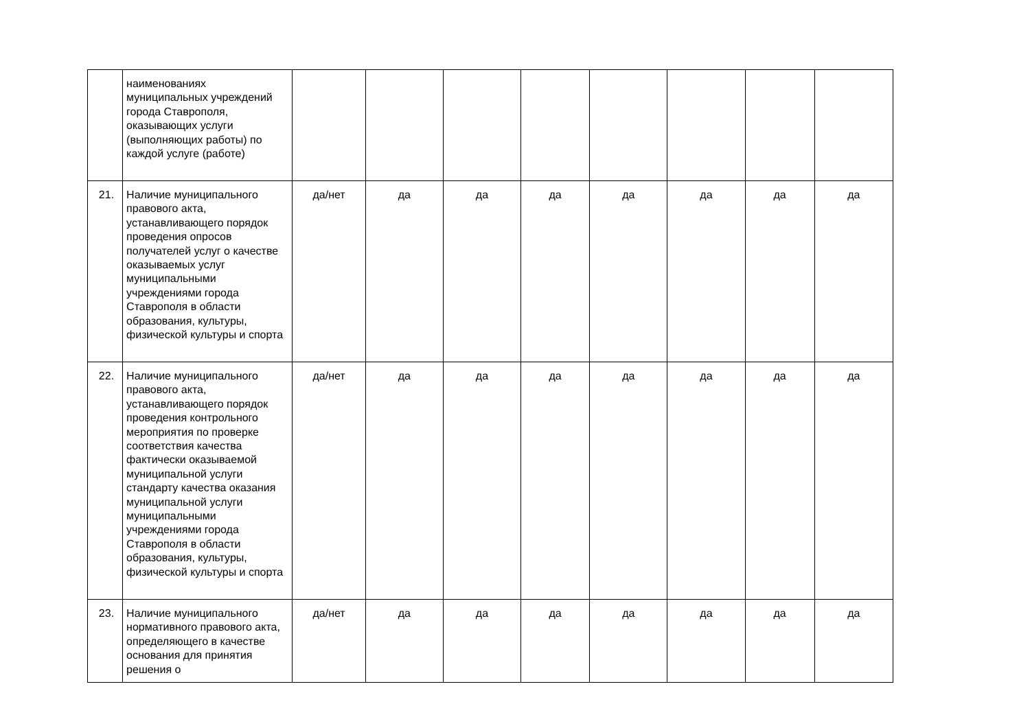| | наименованиях муниципальных учреждений города Ставрополя, оказывающих услуги (выполняющих работы) по каждой услуге (работе) | | | | | | | | |
| 21. | Наличие муниципального правового акта, устанавливающего порядок проведения опросов получателей услуг о качестве оказываемых услуг муниципальными учреждениями города Ставрополя в области образования, культуры, физической культуры и спорта | да/нет | да | да | да | да | да | да | да |
| 22. | Наличие муниципального правового акта, устанавливающего порядок проведения контрольного мероприятия по проверке соответствия качества фактически оказываемой муниципальной услуги стандарту качества оказания муниципальной услуги муниципальными учреждениями города Ставрополя в области образования, культуры, физической культуры и спорта | да/нет | да | да | да | да | да | да | да |
| 23. | Наличие муниципального нормативного правового акта, определяющего в качестве основания для принятия решения о | да/нет | да | да | да | да | да | да | да |